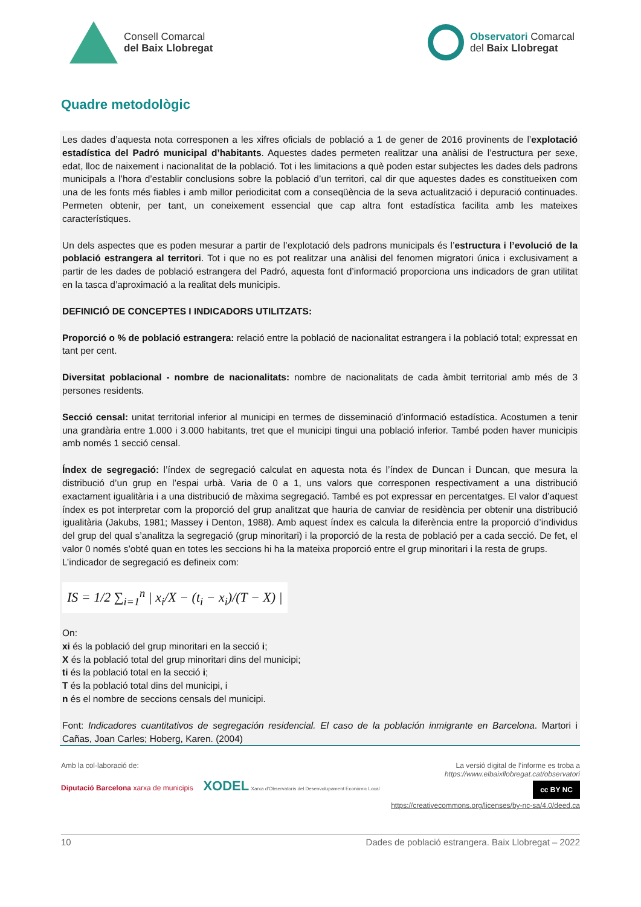Consell Comarcal
del Baix Llobregat
Observatori Comarcal
del Baix Llobregat
Quadre metodològic
Les dades d’aquesta nota corresponen a les xifres oficials de població a 1 de gener de 2016 provinents de l’explotació estadística del Padró municipal d’habitants. Aquestes dades permeten realitzar una anàlisi de l’estructura per sexe, edat, lloc de naixement i nacionalitat de la població. Tot i les limitacions a què poden estar subjectes les dades dels padrons municipals a l’hora d’establir conclusions sobre la població d’un territori, cal dir que aquestes dades es constitueixen com una de les fonts més fiables i amb millor periodicitat com a conseqüència de la seva actualització i depuració continuades. Permeten obtenir, per tant, un coneixement essencial que cap altra font estadística facilita amb les mateixes característiques.
Un dels aspectes que es poden mesurar a partir de l’explotació dels padrons municipals és l’estructura i l’evolució de la població estrangera al territori. Tot i que no es pot realitzar una anàlisi del fenomen migratori única i exclusivament a partir de les dades de població estrangera del Padró, aquesta font d’informació proporciona uns indicadors de gran utilitat en la tasca d’aproximació a la realitat dels municipis.
DEFINICIÓ DE CONCEPTES I INDICADORS UTILITZATS:
Proporció o % de població estrangera: relació entre la població de nacionalitat estrangera i la població total; expressat en tant per cent.
Diversitat poblacional - nombre de nacionalitats: nombre de nacionalitats de cada àmbit territorial amb més de 3 persones residents.
Secció censal: unitat territorial inferior al municipi en termes de disseminació d’informació estadística. Acostumen a tenir una grandària entre 1.000 i 3.000 habitants, tret que el municipi tingui una població inferior. També poden haver municipis amb només 1 secció censal.
Índex de segregació: l’índex de segregació calculat en aquesta nota és l’índex de Duncan i Duncan, que mesura la distribució d’un grup en l’espai urbà. Varia de 0 a 1, uns valors que corresponen respectivament a una distribució exactament igualitària i a una distribució de màxima segregació. També es pot expressar en percentatges. El valor d’aquest índex es pot interpretar com la proporció del grup analitzat que hauria de canviar de residència per obtenir una distribució igualitària (Jakubs, 1981; Massey i Denton, 1988). Amb aquest índex es calcula la diferència entre la proporció d’individus del grup del qual s’analitza la segregació (grup minoritari) i la proporció de la resta de població per a cada secció. De fet, el valor 0 només s’obté quan en totes les seccions hi ha la mateixa proporció entre el grup minoritari i la resta de grups.
L’indicador de segregació es defineix com:
IS = 1/2 ∑<sub>i=1</sub><sup>n</sup> | x<sub>i</sub>/X − (t<sub>i</sub> − x<sub>i</sub>)/(T − X) |
On:
xi és la població del grup minoritari en la secció i;
X és la població total del grup minoritari dins del municipi;
ti és la població total en la secció i;
T és la població total dins del municipi, i
n és el nombre de seccions censals del municipi.
Font: Indicadores cuantitativos de segregación residencial. El caso de la población inmigrante en Barcelona. Martori i Cañas, Joan Carles; Hoberg, Karen. (2004)
Amb la col·laboració de:
Diputació Barcelona xarxa de municipis XODEL Xarxa d’Observatoris del Desenvolupament Econòmic Local
La versió digital de l’informe es troba a
https://www.elbaixllobregat.cat/observatori
cc BY NC
https://creativecommons.org/licenses/by-nc-sa/4.0/deed.ca
10 Dades de població estrangera. Baix Llobregat – 2022